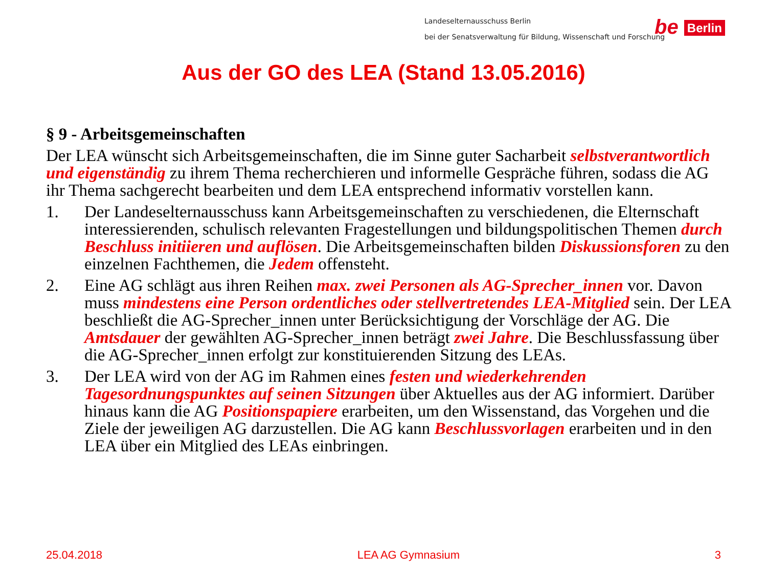Landeselternausschuss Berlin
bei der Senatsverwaltung für Bildung, Wissenschaft und Forschung
be Berlin
Aus der GO des LEA (Stand 13.05.2016)
§ 9 - Arbeitsgemeinschaften
Der LEA wünscht sich Arbeitsgemeinschaften, die im Sinne guter Sacharbeit selbstverantwortlich und eigenständig zu ihrem Thema recherchieren und informelle Gespräche führen, sodass die AG ihr Thema sachgerecht bearbeiten und dem LEA entsprechend informativ vorstellen kann.
1. Der Landeselternausschuss kann Arbeitsgemeinschaften zu verschiedenen, die Elternschaft interessierenden, schulisch relevanten Fragestellungen und bildungspolitischen Themen durch Beschluss initiieren und auflösen. Die Arbeitsgemeinschaften bilden Diskussionsforen zu den einzelnen Fachthemen, die Jedem offensteht.
2. Eine AG schlägt aus ihren Reihen max. zwei Personen als AG-Sprecher_innen vor. Davon muss mindestens eine Person ordentliches oder stellvertretendes LEA-Mitglied sein. Der LEA beschließt die AG-Sprecher_innen unter Berücksichtigung der Vorschläge der AG. Die Amtsdauer der gewählten AG-Sprecher_innen beträgt zwei Jahre. Die Beschlussfassung über die AG-Sprecher_innen erfolgt zur konstituierenden Sitzung des LEAs.
3. Der LEA wird von der AG im Rahmen eines festen und wiederkehrenden Tagesordnungspunktes auf seinen Sitzungen über Aktuelles aus der AG informiert. Darüber hinaus kann die AG Positionspapiere erarbeiten, um den Wissenstand, das Vorgehen und die Ziele der jeweiligen AG darzustellen. Die AG kann Beschlussvorlagen erarbeiten und in den LEA über ein Mitglied des LEAs einbringen.
25.04.2018 LEA AG Gymnasium 3